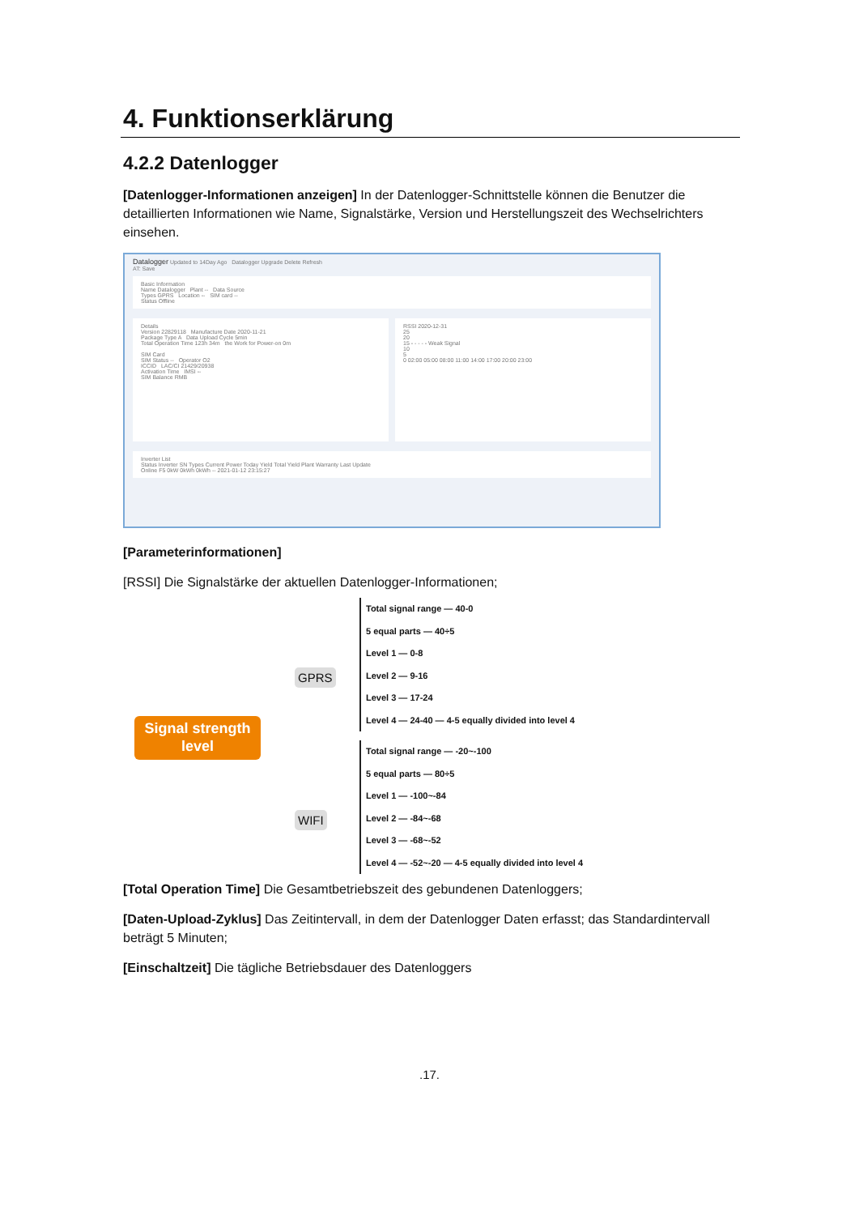4. Funktionserklärung
4.2.2 Datenlogger
[Datenlogger-Informationen anzeigen] In der Datenlogger-Schnittstelle können die Benutzer die detaillierten Informationen wie Name, Signalstärke, Version und Herstellungszeit des Wechselrichters einsehen.
Datalogger Updated to 14Day Ago Datalogger Upgrade Delete Refresh
AT: Save
Basic Information
Name Datalogger Plant -- Data Source
Types GPRS Location -- SIM card --
Status Offline
Details
Version 22829118 Manufacture Date 2020-11-21
Package Type A Data Upload Cycle 5min
Total Operation Time 123h 34m the Work for Power-on 0m
SIM Card
SIM Status -- Operator O2
ICCID LAC/CI 21429/20938
Activation Time IMSI --
SIM Balance RMB
RSSI 2020-12-31
25
20
15 - - - - - Weak Signal
10
5
0 02:00 05:00 08:00 11:00 14:00 17:00 20:00 23:00
Inverter List
Status Inverter SN Types Current Power Today Yield Total Yield Plant Warranty Last Update
Online F5 0kW 0kWh 0kWh -- 2021-01-12 23:15:27
[Parameterinformationen]
[RSSI] Die Signalstärke der aktuellen Datenlogger-Informationen;
Signal strength
level
GPRS
WIFI
Total signal range — 40-0
5 equal parts — 40÷5
Level 1 — 0-8
Level 2 — 9-16
Level 3 — 17-24
Level 4 — 24-40 — 4-5 equally divided into level 4
Total signal range — -20~-100
5 equal parts — 80÷5
Level 1 — -100~-84
Level 2 — -84~-68
Level 3 — -68~-52
Level 4 — -52~-20 — 4-5 equally divided into level 4
[Total Operation Time] Die Gesamtbetriebszeit des gebundenen Datenloggers;
[Daten-Upload-Zyklus] Das Zeitintervall, in dem der Datenlogger Daten erfasst; das Standardintervall beträgt 5 Minuten;
[Einschaltzeit] Die tägliche Betriebsdauer des Datenloggers
.17.